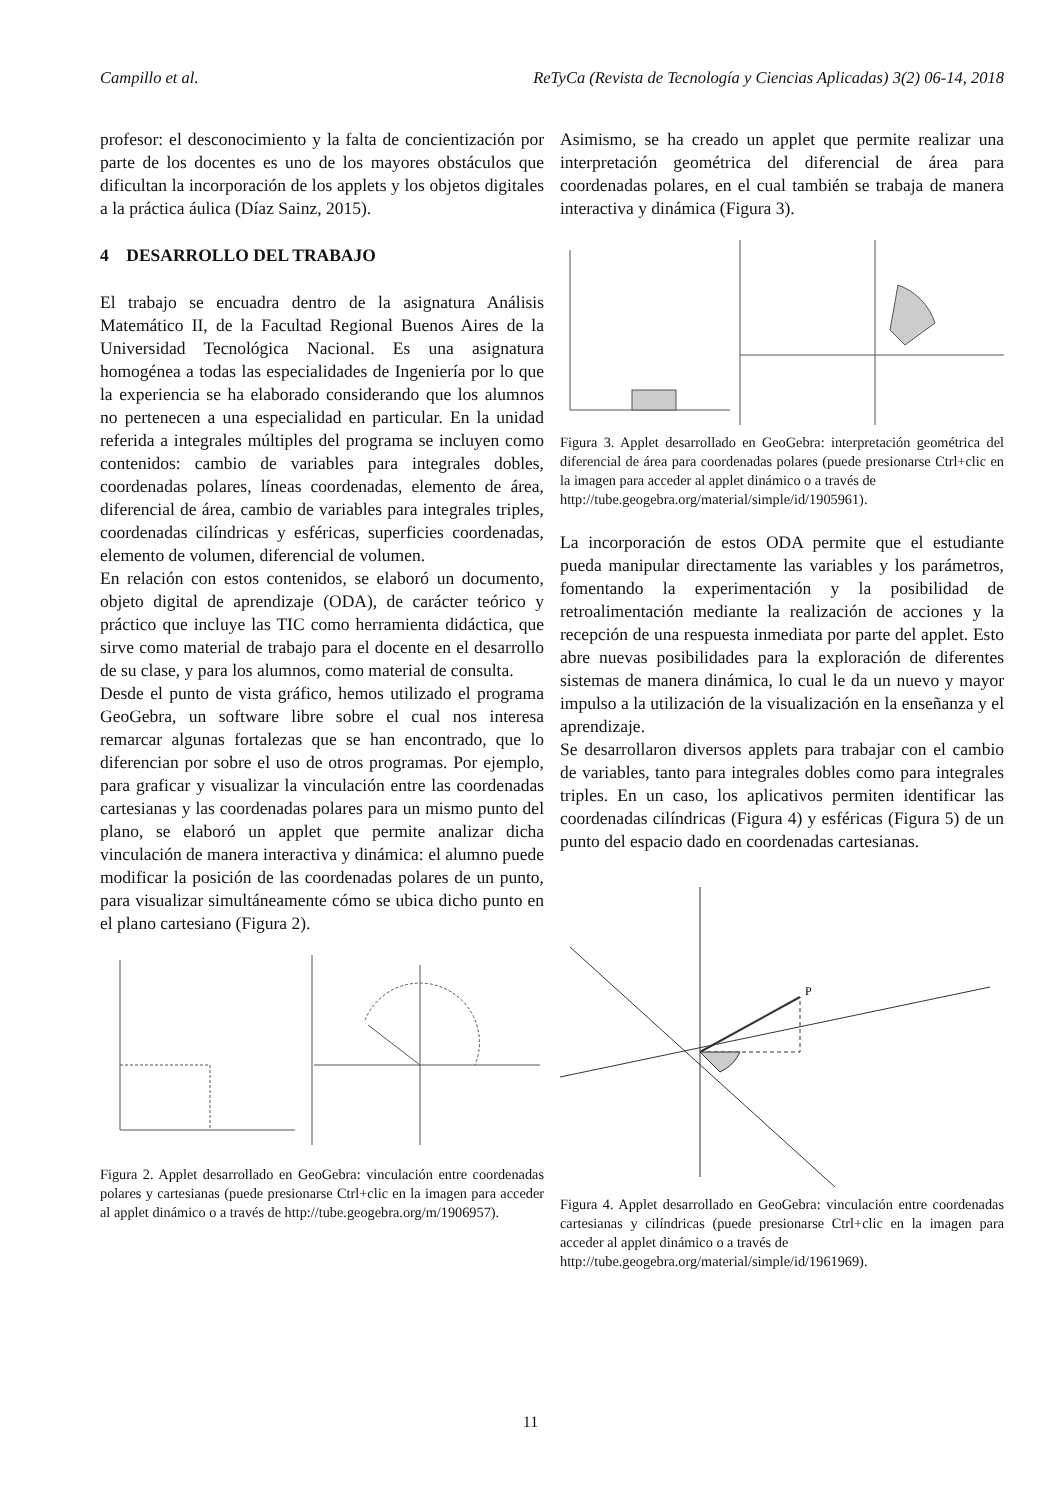Campillo et al. ReTyCa (Revista de Tecnología y Ciencias Aplicadas) 3(2) 06-14, 2018
profesor: el desconocimiento y la falta de concientización por parte de los docentes es uno de los mayores obstáculos que dificultan la incorporación de los applets y los objetos digitales a la práctica áulica (Díaz Sainz, 2015).
4 DESARROLLO DEL TRABAJO
El trabajo se encuadra dentro de la asignatura Análisis Matemático II, de la Facultad Regional Buenos Aires de la Universidad Tecnológica Nacional. Es una asignatura homogénea a todas las especialidades de Ingeniería por lo que la experiencia se ha elaborado considerando que los alumnos no pertenecen a una especialidad en particular. En la unidad referida a integrales múltiples del programa se incluyen como contenidos: cambio de variables para integrales dobles, coordenadas polares, líneas coordenadas, elemento de área, diferencial de área, cambio de variables para integrales triples, coordenadas cilíndricas y esféricas, superficies coordenadas, elemento de volumen, diferencial de volumen.
En relación con estos contenidos, se elaboró un documento, objeto digital de aprendizaje (ODA), de carácter teórico y práctico que incluye las TIC como herramienta didáctica, que sirve como material de trabajo para el docente en el desarrollo de su clase, y para los alumnos, como material de consulta.
Desde el punto de vista gráfico, hemos utilizado el programa GeoGebra, un software libre sobre el cual nos interesa remarcar algunas fortalezas que se han encontrado, que lo diferencian por sobre el uso de otros programas. Por ejemplo, para graficar y visualizar la vinculación entre las coordenadas cartesianas y las coordenadas polares para un mismo punto del plano, se elaboró un applet que permite analizar dicha vinculación de manera interactiva y dinámica: el alumno puede modificar la posición de las coordenadas polares de un punto, para visualizar simultáneamente cómo se ubica dicho punto en el plano cartesiano (Figura 2).
Figura 2. Applet desarrollado en GeoGebra: vinculación entre coordenadas polares y cartesianas (puede presionarse Ctrl+clic en la imagen para acceder al applet dinámico o a través de http://tube.geogebra.org/m/1906957).
Asimismo, se ha creado un applet que permite realizar una interpretación geométrica del diferencial de área para coordenadas polares, en el cual también se trabaja de manera interactiva y dinámica (Figura 3).
Figura 3. Applet desarrollado en GeoGebra: interpretación geométrica del diferencial de área para coordenadas polares (puede presionarse Ctrl+clic en la imagen para acceder al applet dinámico o a través de
http://tube.geogebra.org/material/simple/id/1905961).
La incorporación de estos ODA permite que el estudiante pueda manipular directamente las variables y los parámetros, fomentando la experimentación y la posibilidad de retroalimentación mediante la realización de acciones y la recepción de una respuesta inmediata por parte del applet. Esto abre nuevas posibilidades para la exploración de diferentes sistemas de manera dinámica, lo cual le da un nuevo y mayor impulso a la utilización de la visualización en la enseñanza y el aprendizaje.
Se desarrollaron diversos applets para trabajar con el cambio de variables, tanto para integrales dobles como para integrales triples. En un caso, los aplicativos permiten identificar las coordenadas cilíndricas (Figura 4) y esféricas (Figura 5) de un punto del espacio dado en coordenadas cartesianas.
P
Figura 4. Applet desarrollado en GeoGebra: vinculación entre coordenadas cartesianas y cilíndricas (puede presionarse Ctrl+clic en la imagen para acceder al applet dinámico o a través de
http://tube.geogebra.org/material/simple/id/1961969).
11